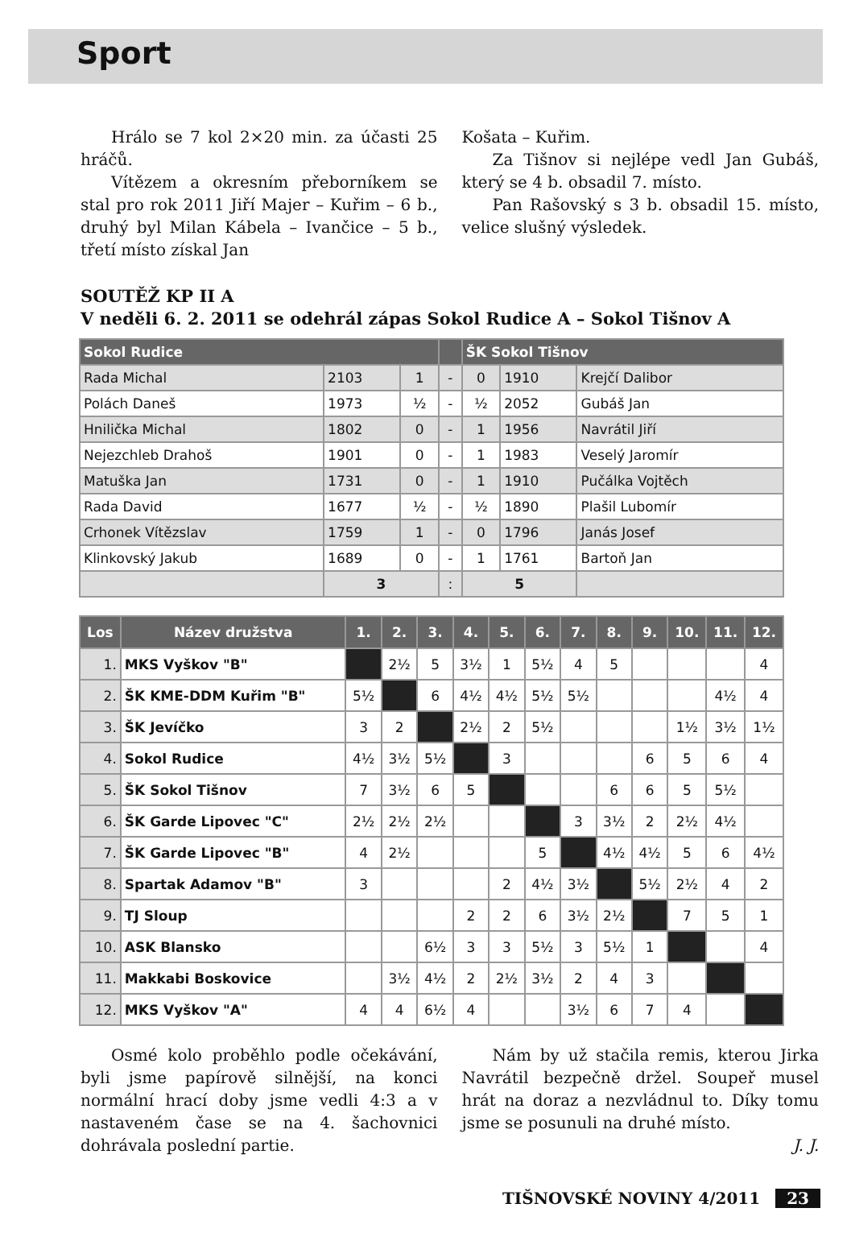Sport
Hrálo se 7 kol 2×20 min. za účasti 25 hráčů.
Vítězem a okresním přeborníkem se stal pro rok 2011 Jiří Majer – Kuřim – 6 b., druhý byl Milan Kábela – Ivančice – 5 b., třetí místo získal Jan
Košata – Kuřim.
Za Tišnov si nejlépe vedl Jan Gubáš, který se 4 b. obsadil 7. místo.
Pan Rašovský s 3 b. obsadil 15. místo, velice slušný výsledek.
SOUTĚŽ KP II A
V neděli 6. 2. 2011 se odehrál zápas Sokol Rudice A – Sokol Tišnov A
| Sokol Rudice | | | | ŠK Sokol Tišnov | | |
| --- | --- | --- | --- | --- | --- | --- |
| Rada Michal | 2103 | 1 | - | 0 | 1910 | Krejčí Dalibor |
| Polách Daneš | 1973 | ½ | - | ½ | 2052 | Gubáš Jan |
| Hnilička Michal | 1802 | 0 | - | 1 | 1956 | Navrátil Jiří |
| Nejezchleb Drahoš | 1901 | 0 | - | 1 | 1983 | Veselý Jaromír |
| Matuška Jan | 1731 | 0 | - | 1 | 1910 | Pučálka Vojtěch |
| Rada David | 1677 | ½ | - | ½ | 1890 | Plašil Lubomír |
| Crhonek Vítězslav | 1759 | 1 | - | 0 | 1796 | Janás Josef |
| Klinkovský Jakub | 1689 | 0 | - | 1 | 1761 | Bartoň Jan |
| | 3 | | : | 5 | | |
| Los | Název družstva | 1. | 2. | 3. | 4. | 5. | 6. | 7. | 8. | 9. | 10. | 11. | 12. |
| --- | --- | --- | --- | --- | --- | --- | --- | --- | --- | --- | --- | --- | --- |
| 1. | MKS Vyškov "B" | | 2½ | 5 | 3½ | 1 | 5½ | 4 | 5 | | | | 4 |
| 2. | ŠK KME-DDM Kuřim "B" | 5½ | | 6 | 4½ | 4½ | 5½ | 5½ | | | | 4½ | 4 |
| 3. | ŠK Jevíčko | 3 | 2 | | 2½ | 2 | 5½ | | | | 1½ | 3½ | 1½ |
| 4. | Sokol Rudice | 4½ | 3½ | 5½ | | 3 | | | | 6 | 5 | 6 | 4 |
| 5. | ŠK Sokol Tišnov | 7 | 3½ | 6 | 5 | | | | 6 | 6 | 5 | 5½ | |
| 6. | ŠK Garde Lipovec "C" | 2½ | 2½ | 2½ | | | | 3 | 3½ | 2 | 2½ | 4½ | |
| 7. | ŠK Garde Lipovec "B" | 4 | 2½ | | | | 5 | | 4½ | 4½ | 5 | 6 | 4½ |
| 8. | Spartak Adamov "B" | 3 | | | | 2 | 4½ | 3½ | | 5½ | 2½ | 4 | 2 |
| 9. | TJ Sloup | | | | 2 | 2 | 6 | 3½ | 2½ | | 7 | 5 | 1 |
| 10. | ASK Blansko | | | 6½ | 3 | 3 | 5½ | 3 | 5½ | 1 | | | 4 |
| 11. | Makkabi Boskovice | | 3½ | 4½ | 2 | 2½ | 3½ | 2 | 4 | 3 | | | |
| 12. | MKS Vyškov "A" | 4 | 4 | 6½ | 4 | | | 3½ | 6 | 7 | 4 | | |
Osmé kolo proběhlo podle očekávání, byli jsme papírově silnější, na konci normální hrací doby jsme vedli 4:3 a v nastaveném čase se na 4. šachovnici dohrávala poslední partie.
Nám by už stačila remis, kterou Jirka Navrátil bezpečně držel. Soupeř musel hrát na doraz a nezvládnul to. Díky tomu jsme se posunuli na druhé místo.
J. J.
TIŠNOVSKÉ NOVINY 4/2011 23